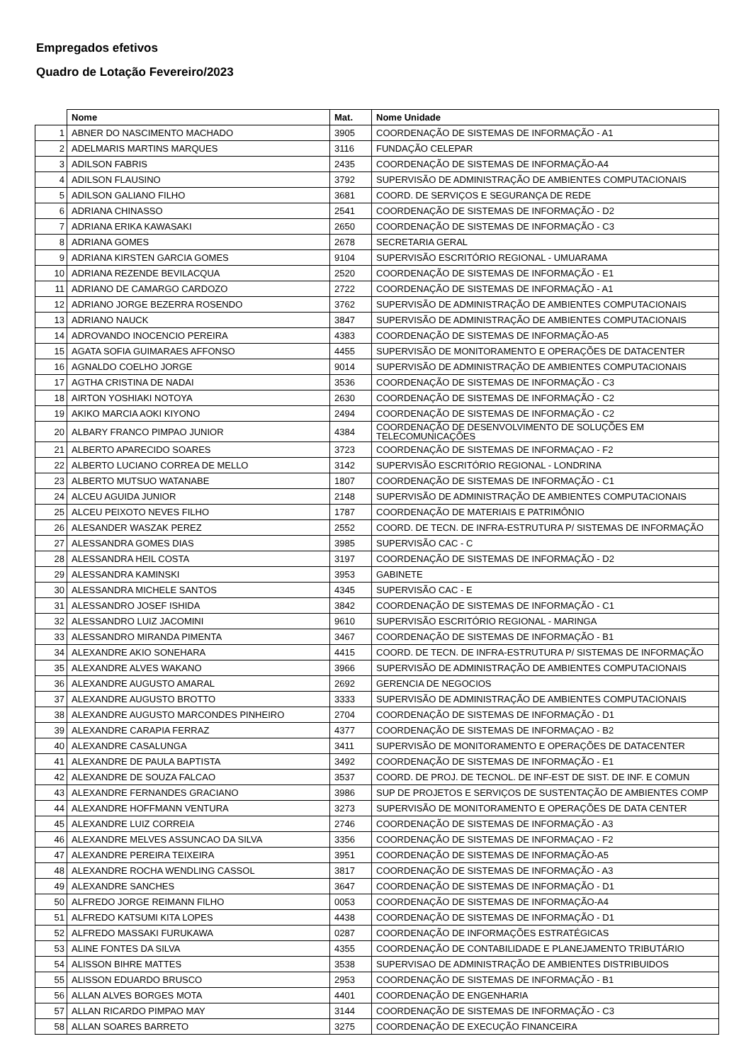Empregados efetivos
Quadro de Lotação Fevereiro/2023
| | Nome | Mat. | Nome Unidade |
| --- | --- | --- | --- |
| 1 | ABNER DO NASCIMENTO MACHADO | 3905 | COORDENAÇÃO DE SISTEMAS DE INFORMAÇÃO - A1 |
| 2 | ADELMARIS MARTINS MARQUES | 3116 | FUNDAÇÃO CELEPAR |
| 3 | ADILSON FABRIS | 2435 | COORDENAÇÃO DE SISTEMAS DE INFORMAÇÃO-A4 |
| 4 | ADILSON FLAUSINO | 3792 | SUPERVISÃO DE ADMINISTRAÇÃO DE AMBIENTES COMPUTACIONAIS |
| 5 | ADILSON GALIANO FILHO | 3681 | COORD. DE SERVIÇOS E SEGURANÇA DE REDE |
| 6 | ADRIANA CHINASSO | 2541 | COORDENAÇÃO DE SISTEMAS DE INFORMAÇÃO - D2 |
| 7 | ADRIANA ERIKA KAWASAKI | 2650 | COORDENAÇÃO DE SISTEMAS DE INFORMAÇÃO - C3 |
| 8 | ADRIANA GOMES | 2678 | SECRETARIA GERAL |
| 9 | ADRIANA KIRSTEN GARCIA GOMES | 9104 | SUPERVISÃO ESCRITÓRIO REGIONAL - UMUARAMA |
| 10 | ADRIANA REZENDE BEVILACQUA | 2520 | COORDENAÇÃO DE SISTEMAS DE INFORMAÇÃO - E1 |
| 11 | ADRIANO DE CAMARGO CARDOZO | 2722 | COORDENAÇÃO DE SISTEMAS DE INFORMAÇÃO - A1 |
| 12 | ADRIANO JORGE BEZERRA ROSENDO | 3762 | SUPERVISÃO DE ADMINISTRAÇÃO DE AMBIENTES COMPUTACIONAIS |
| 13 | ADRIANO NAUCK | 3847 | SUPERVISÃO DE ADMINISTRAÇÃO DE AMBIENTES COMPUTACIONAIS |
| 14 | ADROVANDO INOCENCIO PEREIRA | 4383 | COORDENAÇÃO DE SISTEMAS DE INFORMAÇÃO-A5 |
| 15 | AGATA SOFIA GUIMARAES AFFONSO | 4455 | SUPERVISÃO DE MONITORAMENTO E OPERAÇÕES DE DATACENTER |
| 16 | AGNALDO COELHO JORGE | 9014 | SUPERVISÃO DE ADMINISTRAÇÃO DE AMBIENTES COMPUTACIONAIS |
| 17 | AGTHA CRISTINA DE NADAI | 3536 | COORDENAÇÃO DE SISTEMAS DE INFORMAÇÃO - C3 |
| 18 | AIRTON YOSHIAKI NOTOYA | 2630 | COORDENAÇÃO DE SISTEMAS DE INFORMAÇÃO - C2 |
| 19 | AKIKO MARCIA AOKI KIYONO | 2494 | COORDENAÇÃO DE SISTEMAS DE INFORMAÇÃO - C2 |
| 20 | ALBARY FRANCO PIMPAO JUNIOR | 4384 | COORDENAÇÃO DE DESENVOLVIMENTO DE SOLUÇÕES EM TELECOMUNICAÇÕES |
| 21 | ALBERTO APARECIDO SOARES | 3723 | COORDENAÇÃO DE SISTEMAS DE INFORMAÇAO - F2 |
| 22 | ALBERTO LUCIANO CORREA DE MELLO | 3142 | SUPERVISÃO ESCRITÓRIO REGIONAL - LONDRINA |
| 23 | ALBERTO MUTSUO WATANABE | 1807 | COORDENAÇÃO DE SISTEMAS DE INFORMAÇÃO - C1 |
| 24 | ALCEU AGUIDA JUNIOR | 2148 | SUPERVISÃO DE ADMINISTRAÇÃO DE AMBIENTES COMPUTACIONAIS |
| 25 | ALCEU PEIXOTO NEVES FILHO | 1787 | COORDENAÇÃO DE MATERIAIS E PATRIMÔNIO |
| 26 | ALESANDER WASZAK PEREZ | 2552 | COORD. DE TECN. DE INFRA-ESTRUTURA P/ SISTEMAS DE INFORMAÇÃO |
| 27 | ALESSANDRA GOMES DIAS | 3985 | SUPERVISÃO CAC - C |
| 28 | ALESSANDRA HEIL COSTA | 3197 | COORDENAÇÃO DE SISTEMAS DE INFORMAÇÃO - D2 |
| 29 | ALESSANDRA KAMINSKI | 3953 | GABINETE |
| 30 | ALESSANDRA MICHELE SANTOS | 4345 | SUPERVISÃO CAC - E |
| 31 | ALESSANDRO JOSEF ISHIDA | 3842 | COORDENAÇÃO DE SISTEMAS DE INFORMAÇÃO - C1 |
| 32 | ALESSANDRO LUIZ JACOMINI | 9610 | SUPERVISÃO ESCRITÓRIO REGIONAL - MARINGA |
| 33 | ALESSANDRO MIRANDA PIMENTA | 3467 | COORDENAÇÃO DE SISTEMAS DE INFORMAÇÃO - B1 |
| 34 | ALEXANDRE AKIO SONEHARA | 4415 | COORD. DE TECN. DE INFRA-ESTRUTURA P/ SISTEMAS DE INFORMAÇÃO |
| 35 | ALEXANDRE ALVES WAKANO | 3966 | SUPERVISÃO DE ADMINISTRAÇÃO DE AMBIENTES COMPUTACIONAIS |
| 36 | ALEXANDRE AUGUSTO AMARAL | 2692 | GERENCIA DE NEGOCIOS |
| 37 | ALEXANDRE AUGUSTO BROTTO | 3333 | SUPERVISÃO DE ADMINISTRAÇÃO DE AMBIENTES COMPUTACIONAIS |
| 38 | ALEXANDRE AUGUSTO MARCONDES PINHEIRO | 2704 | COORDENAÇÃO DE SISTEMAS DE INFORMAÇÃO - D1 |
| 39 | ALEXANDRE CARAPIA FERRAZ | 4377 | COORDENAÇÃO DE SISTEMAS DE INFORMAÇAO - B2 |
| 40 | ALEXANDRE CASALUNGA | 3411 | SUPERVISÃO DE MONITORAMENTO E OPERAÇÕES DE DATACENTER |
| 41 | ALEXANDRE DE PAULA BAPTISTA | 3492 | COORDENAÇÃO DE SISTEMAS DE INFORMAÇÃO - E1 |
| 42 | ALEXANDRE DE SOUZA FALCAO | 3537 | COORD. DE PROJ. DE TECNOL. DE INF-EST DE SIST. DE INF. E COMUN |
| 43 | ALEXANDRE FERNANDES GRACIANO | 3986 | SUP DE PROJETOS E SERVIÇOS DE SUSTENTAÇÃO DE AMBIENTES COMP |
| 44 | ALEXANDRE HOFFMANN VENTURA | 3273 | SUPERVISÃO DE MONITORAMENTO E OPERAÇÕES DE DATA CENTER |
| 45 | ALEXANDRE LUIZ CORREIA | 2746 | COORDENAÇÃO DE SISTEMAS DE INFORMAÇÃO - A3 |
| 46 | ALEXANDRE MELVES ASSUNCAO DA SILVA | 3356 | COORDENAÇÃO DE SISTEMAS DE INFORMAÇAO - F2 |
| 47 | ALEXANDRE PEREIRA TEIXEIRA | 3951 | COORDENAÇÃO DE SISTEMAS DE INFORMAÇÃO-A5 |
| 48 | ALEXANDRE ROCHA WENDLING CASSOL | 3817 | COORDENAÇÃO DE SISTEMAS DE INFORMAÇÃO - A3 |
| 49 | ALEXANDRE SANCHES | 3647 | COORDENAÇÃO DE SISTEMAS DE INFORMAÇÃO - D1 |
| 50 | ALFREDO JORGE REIMANN FILHO | 0053 | COORDENAÇÃO DE SISTEMAS DE INFORMAÇÃO-A4 |
| 51 | ALFREDO KATSUMI KITA LOPES | 4438 | COORDENAÇÃO DE SISTEMAS DE INFORMAÇÃO - D1 |
| 52 | ALFREDO MASSAKI FURUKAWA | 0287 | COORDENAÇÃO DE INFORMAÇÕES ESTRATÉGICAS |
| 53 | ALINE FONTES DA SILVA | 4355 | COORDENAÇÃO DE CONTABILIDADE E PLANEJAMENTO TRIBUTÁRIO |
| 54 | ALISSON BIHRE MATTES | 3538 | SUPERVISAO DE ADMINISTRAÇÃO DE AMBIENTES DISTRIBUIDOS |
| 55 | ALISSON EDUARDO BRUSCO | 2953 | COORDENAÇÃO DE SISTEMAS DE INFORMAÇÃO - B1 |
| 56 | ALLAN ALVES BORGES MOTA | 4401 | COORDENAÇÃO DE ENGENHARIA |
| 57 | ALLAN RICARDO PIMPAO MAY | 3144 | COORDENAÇÃO DE SISTEMAS DE INFORMAÇÃO - C3 |
| 58 | ALLAN SOARES BARRETO | 3275 | COORDENAÇÃO DE EXECUÇÃO FINANCEIRA |